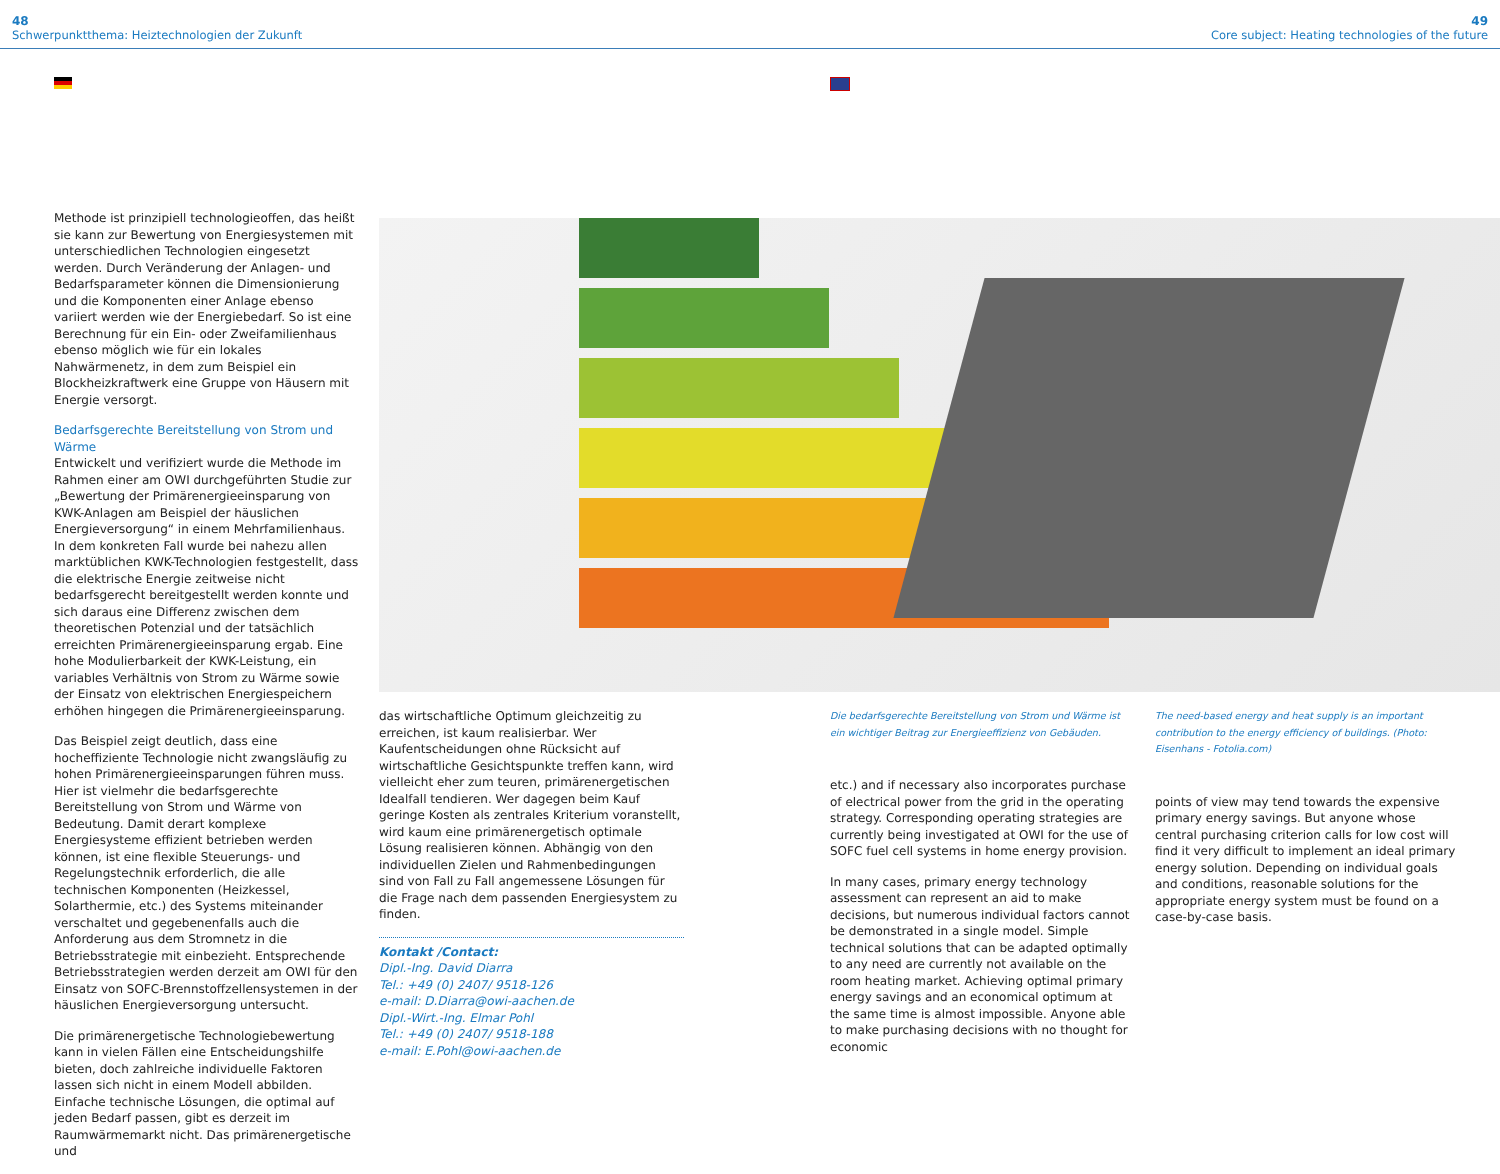48
Schwerpunktthema: Heiztechnologien der Zukunft
49
Core subject: Heating technologies of the future
Methode ist prinzipiell technologieoffen, das heißt sie kann zur Bewertung von Energiesystemen mit unterschiedlichen Technologien eingesetzt werden. Durch Veränderung der Anlagen- und Bedarfsparameter können die Dimensionierung und die Komponenten einer Anlage ebenso variiert werden wie der Energiebedarf. So ist eine Berechnung für ein Ein- oder Zweifamilienhaus ebenso möglich wie für ein lokales Nahwärmenetz, in dem zum Beispiel ein Blockheizkraftwerk eine Gruppe von Häusern mit Energie versorgt.
Bedarfsgerechte Bereitstellung von Strom und Wärme
Entwickelt und verifiziert wurde die Methode im Rahmen einer am OWI durchgeführten Studie zur „Bewertung der Primärenergieeinsparung von KWK-Anlagen am Beispiel der häuslichen Energieversorgung“ in einem Mehrfamilienhaus. In dem konkreten Fall wurde bei nahezu allen marktüblichen KWK-Technologien festgestellt, dass die elektrische Energie zeitweise nicht bedarfsgerecht bereitgestellt werden konnte und sich daraus eine Differenz zwischen dem theoretischen Potenzial und der tatsächlich erreichten Primärenergieeinsparung ergab. Eine hohe Modulierbarkeit der KWK-Leistung, ein variables Verhältnis von Strom zu Wärme sowie der Einsatz von elektrischen Energiespeichern erhöhen hingegen die Primärenergieeinsparung.
Das Beispiel zeigt deutlich, dass eine hocheffiziente Technologie nicht zwangsläufig zu hohen Primärenergieeinsparungen führen muss. Hier ist vielmehr die bedarfsgerechte Bereitstellung von Strom und Wärme von Bedeutung. Damit derart komplexe Energiesysteme effizient betrieben werden können, ist eine flexible Steuerungs- und Regelungstechnik erforderlich, die alle technischen Komponenten (Heizkessel, Solarthermie, etc.) des Systems miteinander verschaltet und gegebenenfalls auch die Anforderung aus dem Stromnetz in die Betriebsstrategie mit einbezieht. Entsprechende Betriebsstrategien werden derzeit am OWI für den Einsatz von SOFC-Brennstoffzellensystemen in der häuslichen Energieversorgung untersucht.
Die primärenergetische Technologiebewertung kann in vielen Fällen eine Entscheidungshilfe bieten, doch zahlreiche individuelle Faktoren lassen sich nicht in einem Modell abbilden. Einfache technische Lösungen, die optimal auf jeden Bedarf passen, gibt es derzeit im Raumwärmemarkt nicht. Das primärenergetische und
das wirtschaftliche Optimum gleichzeitig zu erreichen, ist kaum realisierbar. Wer Kaufentscheidungen ohne Rücksicht auf wirtschaftliche Gesichtspunkte treffen kann, wird vielleicht eher zum teuren, primärenergetischen Idealfall tendieren. Wer dagegen beim Kauf geringe Kosten als zentrales Kriterium voranstellt, wird kaum eine primärenergetisch optimale Lösung realisieren können. Abhängig von den individuellen Zielen und Rahmenbedingungen sind von Fall zu Fall angemessene Lösungen für die Frage nach dem passenden Energiesystem zu finden.
Kontakt /Contact:
Dipl.-Ing. David Diarra
Tel.: +49 (0) 2407/ 9518-126
e-mail: D.Diarra@owi-aachen.de
Dipl.-Wirt.-Ing. Elmar Pohl
Tel.: +49 (0) 2407/ 9518-188
e-mail: E.Pohl@owi-aachen.de
Die bedarfsgerechte Bereitstellung von Strom und Wärme ist ein wichtiger Beitrag zur Energieeffizienz von Gebäuden.
etc.) and if necessary also incorporates purchase of electrical power from the grid in the operating strategy. Corresponding operating strategies are currently being investigated at OWI for the use of SOFC fuel cell systems in home energy provision.
In many cases, primary energy technology assessment can represent an aid to make decisions, but numerous individual factors cannot be demonstrated in a single model. Simple technical solutions that can be adapted optimally to any need are currently not available on the room heating market. Achieving optimal primary energy savings and an economical optimum at the same time is almost impossible. Anyone able to make purchasing decisions with no thought for economic
The need-based energy and heat supply is an important contribution to the energy efficiency of buildings. (Photo: Eisenhans - Fotolia.com)
points of view may tend towards the expensive primary energy savings. But anyone whose central purchasing criterion calls for low cost will find it very difficult to implement an ideal primary energy solution. Depending on individual goals and conditions, reasonable solutions for the appropriate energy system must be found on a case-by-case basis.